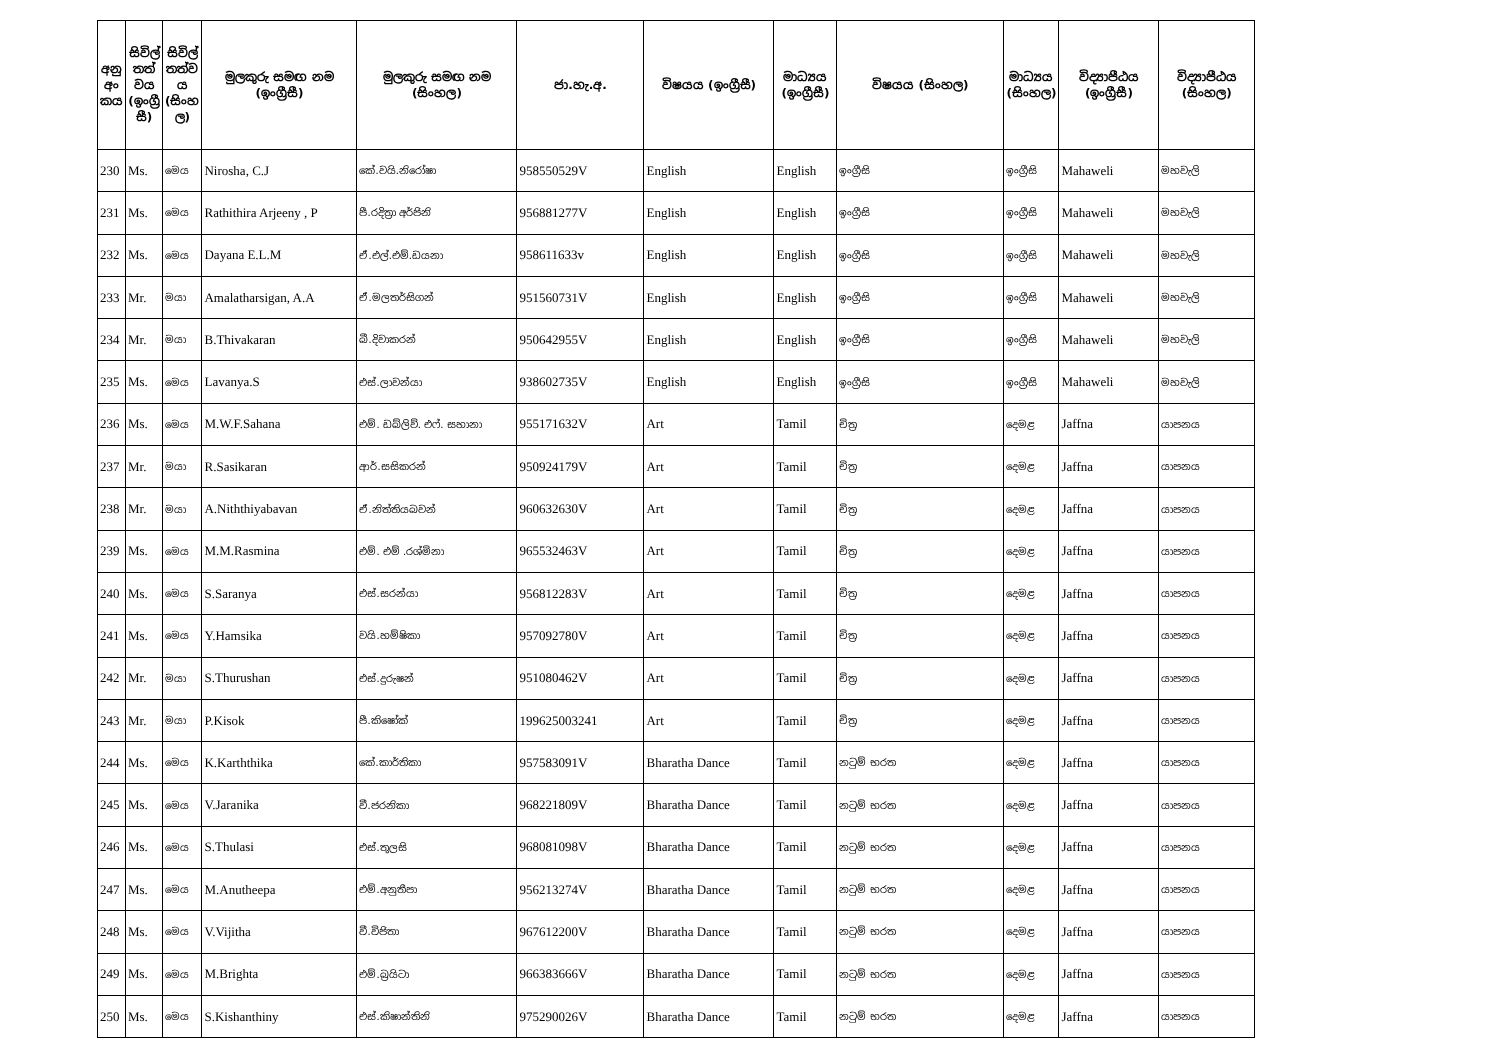| අනු අං කය | සිවිල් තත් වය (ඉංග්‍රී සී) | සිවිල් තත්ව ය (සිංහ ල) | මුලකුරු සමඟ නම (ඉංග්‍රීසී) | මුලකුරු සමඟ නම (සිංහල) | ජා.හැ.අ. | විෂයය (ඉංග්‍රීසී) | මාධ්‍යය (ඉංග්‍රීසී) | විෂයය (සිංහල) | මාධ්‍යය (සිංහල) | විද්‍යාපීඨය (ඉංග්‍රීසී) | විද්‍යාපීඨය (සිංහල) |
| --- | --- | --- | --- | --- | --- | --- | --- | --- | --- | --- | --- |
| 230 | Ms. | මෙය | Nirosha, C.J | කේ.වයි.නිරෝෂා | 958550529V | English | English | ඉංග්‍රීසි | ඉංග්‍රීසි | Mahaweli | මහවැලි |
| 231 | Ms. | මෙය | Rathithira Arjeeny , P | පී.රදිත්‍රා අර්ජිනි | 956881277V | English | English | ඉංග්‍රීසි | ඉංග්‍රීසි | Mahaweli | මහවැලි |
| 232 | Ms. | මෙය | Dayana E.L.M | ඒ.එල්.එම්.ඩයනා | 958611633v | English | English | ඉංග්‍රීසි | ඉංග්‍රීසි | Mahaweli | මහවැලි |
| 233 | Mr. | මයා | Amalatharsigan, A.A | ඒ.මලතර්සිගන් | 951560731V | English | English | ඉංග්‍රීසි | ඉංග්‍රීසි | Mahaweli | මහවැලි |
| 234 | Mr. | මයා | B.Thivakaran | බී.දිවාකරන් | 950642955V | English | English | ඉංග්‍රීසි | ඉංග්‍රීසි | Mahaweli | මහවැලි |
| 235 | Ms. | මෙය | Lavanya.S | එස්.ලාවන්යා | 938602735V | English | English | ඉංග්‍රීසි | ඉංග්‍රීසි | Mahaweli | මහවැලි |
| 236 | Ms. | මෙය | M.W.F.Sahana | එම්. ඩබ්ලිව්. එෆ්. සහානා | 955171632V | Art | Tamil | චිත්‍ර | දෙමළ | Jaffna | යාපනය |
| 237 | Mr. | මයා | R.Sasikaran | ආර්.සසිකරන් | 950924179V | Art | Tamil | චිත්‍ර | දෙමළ | Jaffna | යාපනය |
| 238 | Mr. | මයා | A.Niththiyabavan | ඒ.නිත්තියබවන් | 960632630V | Art | Tamil | චිත්‍ර | දෙමළ | Jaffna | යාපනය |
| 239 | Ms. | මෙය | M.M.Rasmina | එම්. එම් .රශ්මිනා | 965532463V | Art | Tamil | චිත්‍ර | දෙමළ | Jaffna | යාපනය |
| 240 | Ms. | මෙය | S.Saranya | එස්.සරන්යා | 956812283V | Art | Tamil | චිත්‍ර | දෙමළ | Jaffna | යාපනය |
| 241 | Ms. | මෙය | Y.Hamsika | වයි.හම්ෂිකා | 957092780V | Art | Tamil | චිත්‍ර | දෙමළ | Jaffna | යාපනය |
| 242 | Mr. | මයා | S.Thurushan | එස්.දුරුෂන් | 951080462V | Art | Tamil | චිත්‍ර | දෙමළ | Jaffna | යාපනය |
| 243 | Mr. | මයා | P.Kisok | පී.කිෂෝක් | 199625003241 | Art | Tamil | චිත්‍ර | දෙමළ | Jaffna | යාපනය |
| 244 | Ms. | මෙය | K.Karththika | කේ.කාර්තිකා | 957583091V | Bharatha Dance | Tamil | නටුම් භරත | දෙමළ | Jaffna | යාපනය |
| 245 | Ms. | මෙය | V.Jaranika | වී.ජරනිකා | 968221809V | Bharatha Dance | Tamil | නටුම් භරත | දෙමළ | Jaffna | යාපනය |
| 246 | Ms. | මෙය | S.Thulasi | එස්.තුලසි | 968081098V | Bharatha Dance | Tamil | නටුම් භරත | දෙමළ | Jaffna | යාපනය |
| 247 | Ms. | මෙය | M.Anutheepa | එම්.අනුතීපා | 956213274V | Bharatha Dance | Tamil | නටුම් භරත | දෙමළ | Jaffna | යාපනය |
| 248 | Ms. | මෙය | V.Vijitha | වී.විජිතා | 967612200V | Bharatha Dance | Tamil | නටුම් භරත | දෙමළ | Jaffna | යාපනය |
| 249 | Ms. | මෙය | M.Brighta | එම්.බ්‍රයිටා | 966383666V | Bharatha Dance | Tamil | නටුම් භරත | දෙමළ | Jaffna | යාපනය |
| 250 | Ms. | මෙය | S.Kishanthiny | එස්.කිෂාන්තිනි | 975290026V | Bharatha Dance | Tamil | නටුම් භරත | දෙමළ | Jaffna | යාපනය |